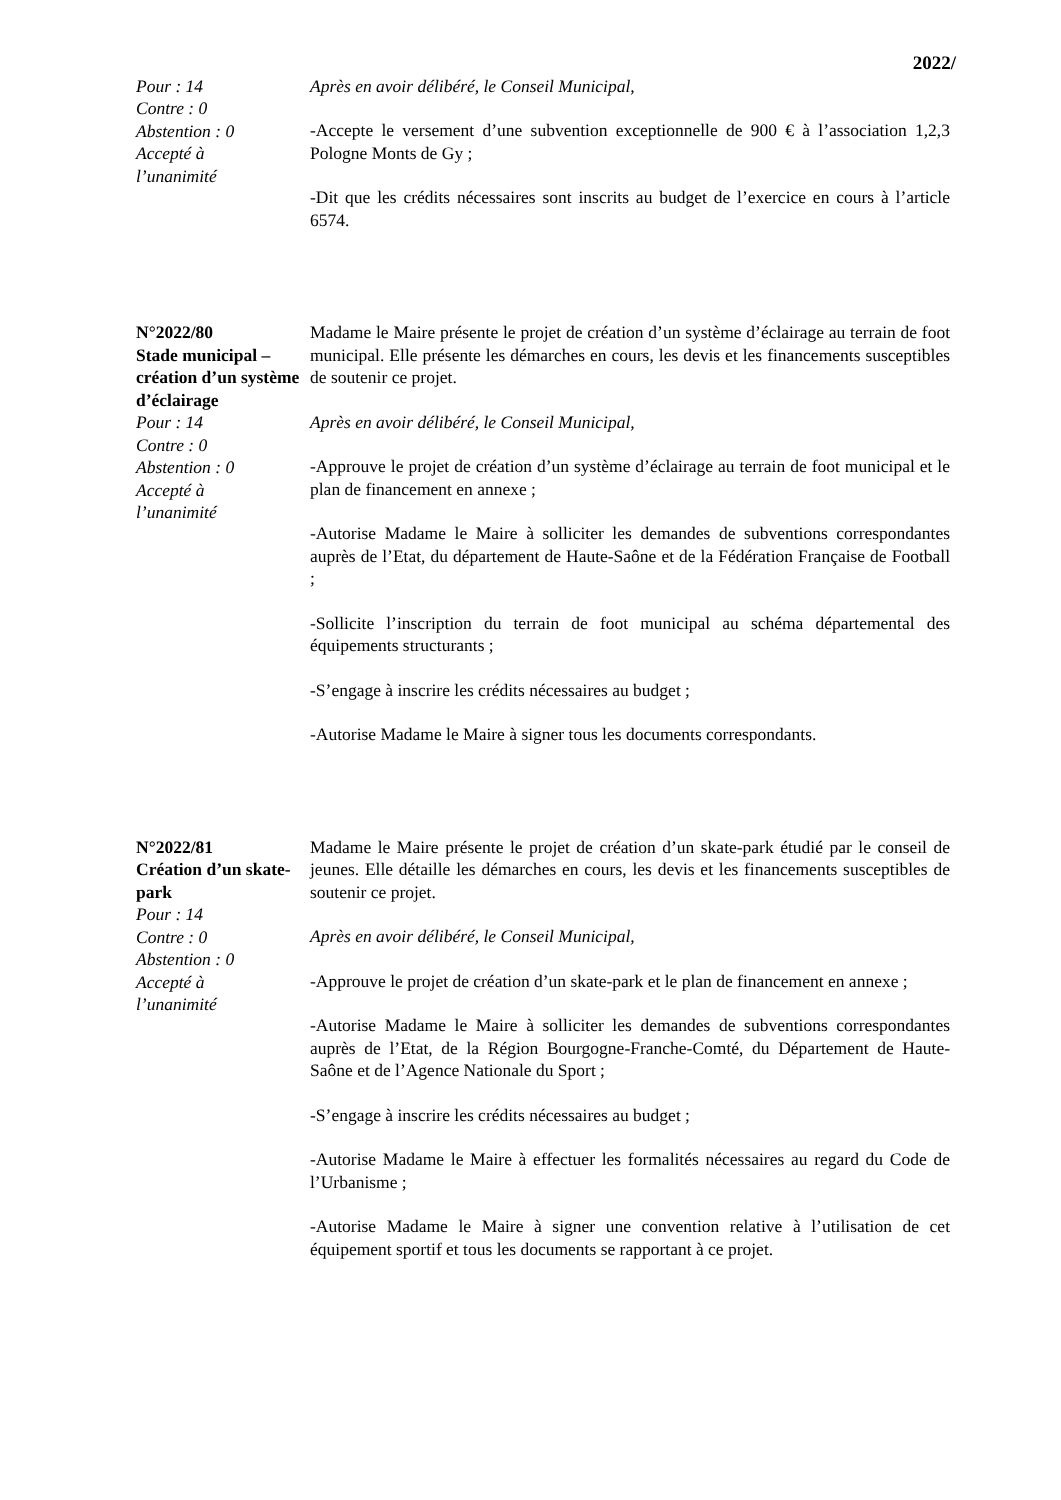2022/
Pour : 14
Contre : 0
Abstention : 0
Accepté à
l’unanimité
Après en avoir délibéré, le Conseil Municipal,
-Accepte le versement d’une subvention exceptionnelle de 900 € à l’association 1,2,3 Pologne Monts de Gy ;
-Dit que les crédits nécessaires sont inscrits au budget de l’exercice en cours à l’article 6574.
N°2022/80
Stade municipal – création d’un système d’éclairage
Pour : 14
Contre : 0
Abstention : 0
Accepté à
l’unanimité
Madame le Maire présente le projet de création d’un système d’éclairage au terrain de foot municipal. Elle présente les démarches en cours, les devis et les financements susceptibles de soutenir ce projet.
Après en avoir délibéré, le Conseil Municipal,
-Approuve le projet de création d’un système d’éclairage au terrain de foot municipal et le plan de financement en annexe ;
-Autorise Madame le Maire à solliciter les demandes de subventions correspondantes auprès de l’Etat, du département de Haute-Saône et de la Fédération Française de Football ;
-Sollicite l’inscription du terrain de foot municipal au schéma départemental des équipements structurants ;
-S’engage à inscrire les crédits nécessaires au budget ;
-Autorise Madame le Maire à signer tous les documents correspondants.
N°2022/81
Création d’un skate-park
Pour : 14
Contre : 0
Abstention : 0
Accepté à
l’unanimité
Madame le Maire présente le projet de création d’un skate-park étudié par le conseil de jeunes. Elle détaille les démarches en cours, les devis et les financements susceptibles de soutenir ce projet.
Après en avoir délibéré, le Conseil Municipal,
-Approuve le projet de création d’un skate-park et le plan de financement en annexe ;
-Autorise Madame le Maire à solliciter les demandes de subventions correspondantes auprès de l’Etat, de la Région Bourgogne-Franche-Comté, du Département de Haute-Saône et de l’Agence Nationale du Sport ;
-S’engage à inscrire les crédits nécessaires au budget ;
-Autorise Madame le Maire à effectuer les formalités nécessaires au regard du Code de l’Urbanisme ;
-Autorise Madame le Maire à signer une convention relative à l’utilisation de cet équipement sportif et tous les documents se rapportant à ce projet.